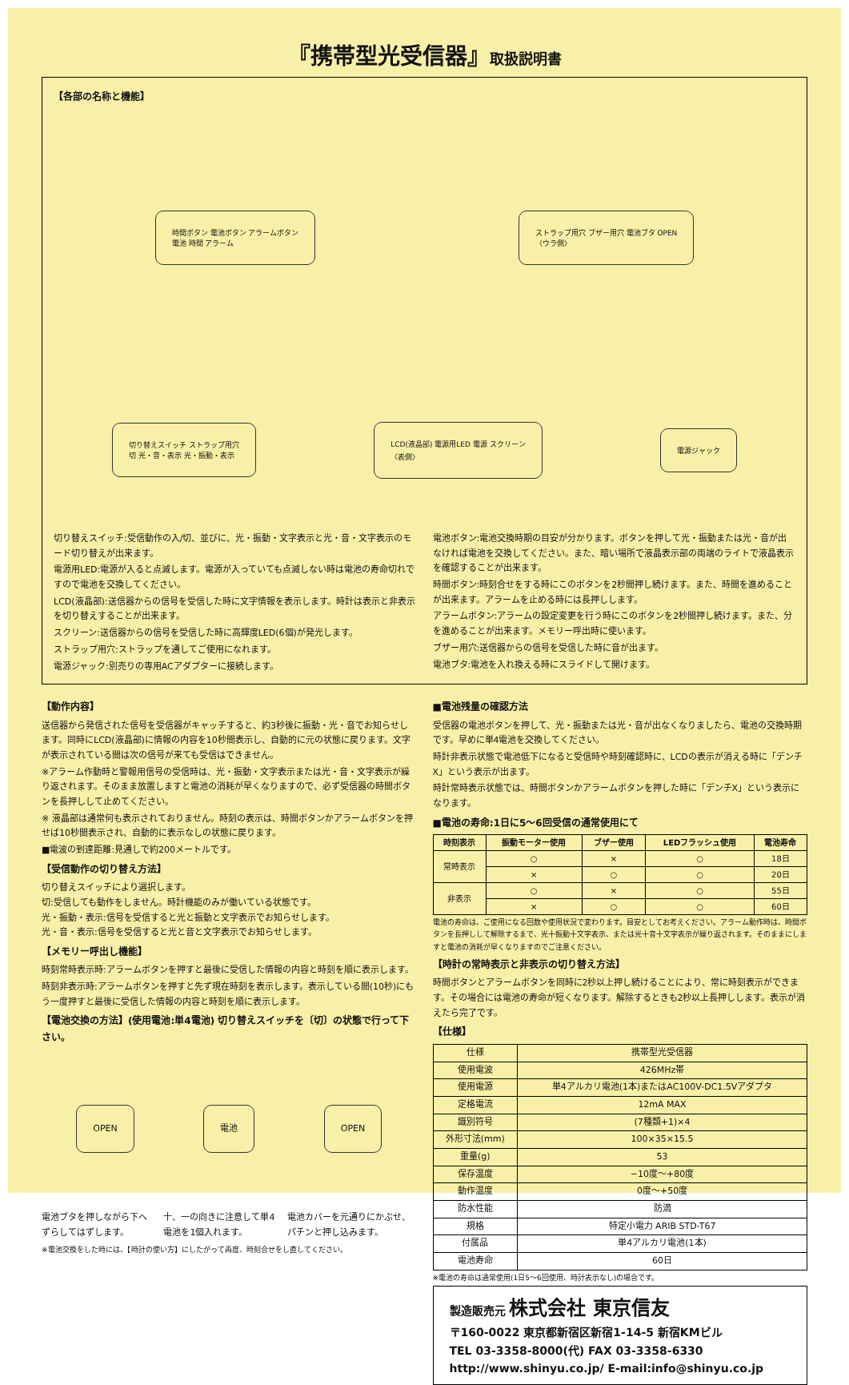『携帯型光受信器』取扱説明書
【各部の名称と機能】
時間ボタン 電池ボタン アラームボタン
電池 時間 アラーム
ストラップ用穴 ブザー用穴 電池ブタ OPEN
〈ウラ側〉
切り替えスイッチ ストラップ用穴
切 光・音・表示 光・振動・表示
LCD(液晶部) 電源用LED 電源 スクリーン
〈表側〉
電源ジャック
切り替えスイッチ:受信動作の入/切、並びに、光・振動・文字表示と光・音・文字表示のモード切り替えが出来ます。
電源用LED:電源が入ると点滅します。電源が入っていても点滅しない時は電池の寿命切れですので電池を交換してください。
LCD(液晶部):送信器からの信号を受信した時に文字情報を表示します。時計は表示と非表示を切り替えすることが出来ます。
スクリーン:送信器からの信号を受信した時に高輝度LED(6個)が発光します。
ストラップ用穴:ストラップを通してご使用になれます。
電源ジャック:別売りの専用ACアダプターに接続します。
電池ボタン:電池交換時期の目安が分かります。ボタンを押して光・振動または光・音が出なければ電池を交換してください。また、暗い場所で液晶表示部の両端のライトで液晶表示を確認することが出来ます。
時間ボタン:時刻合せをする時にこのボタンを2秒間押し続けます。また、時間を進めることが出来ます。アラームを止める時には長押しします。
アラームボタン:アラームの設定変更を行う時にこのボタンを2秒間押し続けます。また、分を進めることが出来ます。メモリー呼出時に使います。
ブザー用穴:送信器からの信号を受信した時に音が出ます。
電池ブタ:電池を入れ換える時にスライドして開けます。
【動作内容】
送信器から発信された信号を受信器がキャッチすると、約3秒後に振動・光・音でお知らせします。同時にLCD(液晶部)に情報の内容を10秒間表示し、自動的に元の状態に戻ります。文字が表示されている間は次の信号が来ても受信はできません。
※アラーム作動時と警報用信号の受信時は、光・振動・文字表示または光・音・文字表示が繰り返されます。そのまま放置しますと電池の消耗が早くなりますので、必ず受信器の時間ボタンを長押しして止めてください。
※ 液晶部は通常何も表示されておりません。時刻の表示は、時間ボタンかアラームボタンを押せば10秒間表示され、自動的に表示なしの状態に戻ります。
■電波の到達距離:見通しで約200メートルです。
【受信動作の切り替え方法】
切り替えスイッチにより選択します。
切:受信しても動作をしません。時計機能のみが働いている状態です。
光・振動・表示:信号を受信すると光と振動と文字表示でお知らせします。
光・音・表示:信号を受信すると光と音と文字表示でお知らせします。
【メモリー呼出し機能】
時刻常時表示時:アラームボタンを押すと最後に受信した情報の内容と時刻を順に表示します。
時刻非表示時:アラームボタンを押すと先ず現在時刻を表示します。表示している間(10秒)にもう一度押すと最後に受信した情報の内容と時刻を順に表示します。
【電池交換の方法】(使用電池:単4電池) 切り替えスイッチを〔切〕の状態で行って下さい。
OPEN 電池 OPEN
電池ブタを押しながら下へずらしてはずします。
十、一の向きに注意して単4電池を1個入れます。
電池カバーを元通りにかぶせ、パチンと押し込みます。
※電池交換をした時には、【時計の使い方】にしたがって再度、時刻合せをし直してください。
■電池残量の確認方法
受信器の電池ボタンを押して、光・振動または光・音が出なくなりましたら、電池の交換時期です。早めに単4電池を交換してください。
時計非表示状態で電池低下になると受信時や時刻確認時に、LCDの表示が消える時に「デンチX」という表示が出ます。
時計常時表示状態では、時間ボタンかアラームボタンを押した時に「デンチX」という表示になります。
■電池の寿命:1日に5〜6回受信の通常使用にて
| 時刻表示 | 振動モーター使用 | ブザー使用 | LEDフラッシュ使用 | 電池寿命 |
| --- | --- | --- | --- | --- |
| 常時表示 | ○ | × | ○ | 18日 |
| | × | ○ | ○ | 20日 |
| 非表示 | ○ | × | ○ | 55日 |
| | × | ○ | ○ | 60日 |
電池の寿命は、ご使用になる回数や使用状況で変わります。目安としてお考えください。アラーム動作時は、時間ボタンを長押しして解除するまで、光十振動十文字表示、または光十音十文字表示が繰り返されます。そのままにしますと電池の消耗が早くなりますのでご注意ください。
【時計の常時表示と非表示の切り替え方法】
時間ボタンとアラームボタンを同時に2秒以上押し続けることにより、常に時刻表示ができます。その場合には電池の寿命が短くなります。解除するときも2秒以上長押しします。表示が消えたら完了です。
【仕様】
| 仕様 | 携帯型光受信器 |
| 使用電波 | 426MHz帯 |
| 使用電源 | 単4アルカリ電池(1本)またはAC100V-DC1.5Vアダプタ |
| 定格電流 | 12mA MAX |
| 識別符号 | (7種類+1)×4 |
| 外形寸法(mm) | 100×35×15.5 |
| 重量(g) | 53 |
| 保存温度 | −10度〜+80度 |
| 動作温度 | 0度〜+50度 |
| 防水性能 | 防滴 |
| 規格 | 特定小電力 ARIB STD-T67 |
| 付属品 | 単4アルカリ電池(1本) |
| 電池寿命 | 60日 |
※電池の寿命は通常使用(1日5〜6回使用、時計表示なし)の場合です。
製造販売元 株式会社 東京信友
〒160-0022 東京都新宿区新宿1-14-5 新宿KMビル
TEL 03-3358-8000(代) FAX 03-3358-6330
http://www.shinyu.co.jp/ E-mail:info@shinyu.co.jp